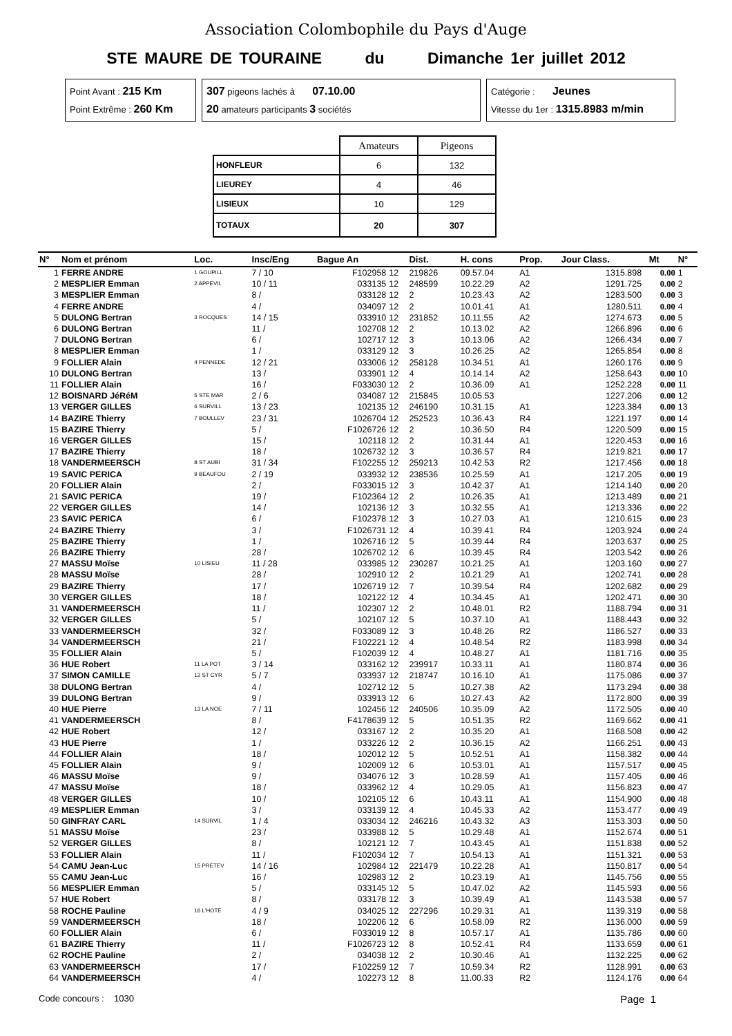Association Colombophile du Pays d'Auge
STE MAURE DE TOURAINE du Dimanche 1er juillet 2012
Point Avant : 215 Km
Point Extrême : 260 Km
307 pigeons lachés à 07.10.00
20 amateurs participants 3 sociétés
Catégorie : Jeunes
Vitesse du 1er : 1315.8983 m/min
| | Amateurs | Pigeons |
| HONFLEUR | 6 | 132 |
| LIEUREY | 4 | 46 |
| LISIEUX | 10 | 129 |
| TOTAUX | 20 | 307 |
| N° | Nom et prénom | Loc. | Insc/Eng | Bague An | | Dist. | H. cons | Prop. | Jour Class. | | Mt | N° |
| --- | --- | --- | --- | --- | --- | --- | --- | --- | --- | --- | --- | --- |
| 1 | FERRE ANDRE | 1 GOUPILL | 7 / 10 | F102958 | 12 | 219826 | 09.57.04 | A1 | 1315.898 | | 0.00 | 1 |
| 2 | MESPLIER Emman | 2 APPEVIL | 10 / 11 | 033135 | 12 | 248599 | 10.22.29 | A2 | 1291.725 | | 0.00 | 2 |
| 3 | MESPLIER Emman | | 8 / | 033128 | 12 | 2 | 10.23.43 | A2 | 1283.500 | | 0.00 | 3 |
| 4 | FERRE ANDRE | | 4 / | 034097 | 12 | 2 | 10.01.41 | A1 | 1280.511 | | 0.00 | 4 |
| 5 | DULONG Bertran | 3 ROCQUES | 14 / 15 | 033910 | 12 | 231852 | 10.11.55 | A2 | 1274.673 | | 0.00 | 5 |
| 6 | DULONG Bertran | | 11 / | 102708 | 12 | 2 | 10.13.02 | A2 | 1266.896 | | 0.00 | 6 |
| 7 | DULONG Bertran | | 6 / | 102717 | 12 | 3 | 10.13.06 | A2 | 1266.434 | | 0.00 | 7 |
| 8 | MESPLIER Emman | | 1 / | 033129 | 12 | 3 | 10.26.25 | A2 | 1265.854 | | 0.00 | 8 |
| 9 | FOLLIER Alain | 4 PENNEDE | 12 / 21 | 033006 | 12 | 258128 | 10.34.51 | A1 | 1260.176 | | 0.00 | 9 |
| 10 | DULONG Bertran | | 13 / | 033901 | 12 | 4 | 10.14.14 | A2 | 1258.643 | | 0.00 | 10 |
| 11 | FOLLIER Alain | | 16 / | F033030 | 12 | 2 | 10.36.09 | A1 | 1252.228 | | 0.00 | 11 |
| 12 | BOISNARD JéRéM | 5 STE MAR | 2 / 6 | 034087 | 12 | 215845 | 10.05.53 | | 1227.206 | | 0.00 | 12 |
| 13 | VERGER GILLES | 6 SURVILL | 13 / 23 | 102135 | 12 | 246190 | 10.31.15 | A1 | 1223.384 | | 0.00 | 13 |
| 14 | BAZIRE Thierry | 7 BOULLEV | 23 / 31 | 1026704 | 12 | 252523 | 10.36.43 | R4 | 1221.197 | | 0.00 | 14 |
| 15 | BAZIRE Thierry | | 5 / | F1026726 | 12 | 2 | 10.36.50 | R4 | 1220.509 | | 0.00 | 15 |
| 16 | VERGER GILLES | | 15 / | 102118 | 12 | 2 | 10.31.44 | A1 | 1220.453 | | 0.00 | 16 |
| 17 | BAZIRE Thierry | | 18 / | 1026732 | 12 | 3 | 10.36.57 | R4 | 1219.821 | | 0.00 | 17 |
| 18 | VANDERMEERSCH | 8 ST AUBI | 31 / 34 | F102255 | 12 | 259213 | 10.42.53 | R2 | 1217.456 | | 0.00 | 18 |
| 19 | SAVIC PERICA | 9 BEAUFOU | 2 / 19 | 033932 | 12 | 238536 | 10.25.59 | A1 | 1217.205 | | 0.00 | 19 |
| 20 | FOLLIER Alain | | 2 / | F033015 | 12 | 3 | 10.42.37 | A1 | 1214.140 | | 0.00 | 20 |
| 21 | SAVIC PERICA | | 19 / | F102364 | 12 | 2 | 10.26.35 | A1 | 1213.489 | | 0.00 | 21 |
| 22 | VERGER GILLES | | 14 / | 102136 | 12 | 3 | 10.32.55 | A1 | 1213.336 | | 0.00 | 22 |
| 23 | SAVIC PERICA | | 6 / | F102378 | 12 | 3 | 10.27.03 | A1 | 1210.615 | | 0.00 | 23 |
| 24 | BAZIRE Thierry | | 3 / | F1026731 | 12 | 4 | 10.39.41 | R4 | 1203.924 | | 0.00 | 24 |
| 25 | BAZIRE Thierry | | 1 / | 1026716 | 12 | 5 | 10.39.44 | R4 | 1203.637 | | 0.00 | 25 |
| 26 | BAZIRE Thierry | | 28 / | 1026702 | 12 | 6 | 10.39.45 | R4 | 1203.542 | | 0.00 | 26 |
| 27 | MASSU Moïse | 10 LISIEU | 11 / 28 | 033985 | 12 | 230287 | 10.21.25 | A1 | 1203.160 | | 0.00 | 27 |
| 28 | MASSU Moïse | | 28 / | 102910 | 12 | 2 | 10.21.29 | A1 | 1202.741 | | 0.00 | 28 |
| 29 | BAZIRE Thierry | | 17 / | 1026719 | 12 | 7 | 10.39.54 | R4 | 1202.682 | | 0.00 | 29 |
| 30 | VERGER GILLES | | 18 / | 102122 | 12 | 4 | 10.34.45 | A1 | 1202.471 | | 0.00 | 30 |
| 31 | VANDERMEERSCH | | 11 / | 102307 | 12 | 2 | 10.48.01 | R2 | 1188.794 | | 0.00 | 31 |
| 32 | VERGER GILLES | | 5 / | 102107 | 12 | 5 | 10.37.10 | A1 | 1188.443 | | 0.00 | 32 |
| 33 | VANDERMEERSCH | | 32 / | F033089 | 12 | 3 | 10.48.26 | R2 | 1186.527 | | 0.00 | 33 |
| 34 | VANDERMEERSCH | | 21 / | F102221 | 12 | 4 | 10.48.54 | R2 | 1183.998 | | 0.00 | 34 |
| 35 | FOLLIER Alain | | 5 / | F102039 | 12 | 4 | 10.48.27 | A1 | 1181.716 | | 0.00 | 35 |
| 36 | HUE Robert | 11 LA POT | 3 / 14 | 033162 | 12 | 239917 | 10.33.11 | A1 | 1180.874 | | 0.00 | 36 |
| 37 | SIMON CAMILLE | 12 ST CYR | 5 / 7 | 033937 | 12 | 218747 | 10.16.10 | A1 | 1175.086 | | 0.00 | 37 |
| 38 | DULONG Bertran | | 4 / | 102712 | 12 | 5 | 10.27.38 | A2 | 1173.294 | | 0.00 | 38 |
| 39 | DULONG Bertran | | 9 / | 033913 | 12 | 6 | 10.27.43 | A2 | 1172.800 | | 0.00 | 39 |
| 40 | HUE Pierre | 13 LA NOE | 7 / 11 | 102456 | 12 | 240506 | 10.35.09 | A2 | 1172.505 | | 0.00 | 40 |
| 41 | VANDERMEERSCH | | 8 / | F4178639 | 12 | 5 | 10.51.35 | R2 | 1169.662 | | 0.00 | 41 |
| 42 | HUE Robert | | 12 / | 033167 | 12 | 2 | 10.35.20 | A1 | 1168.508 | | 0.00 | 42 |
| 43 | HUE Pierre | | 1 / | 033226 | 12 | 2 | 10.36.15 | A2 | 1166.251 | | 0.00 | 43 |
| 44 | FOLLIER Alain | | 18 / | 102012 | 12 | 5 | 10.52.51 | A1 | 1158.382 | | 0.00 | 44 |
| 45 | FOLLIER Alain | | 9 / | 102009 | 12 | 6 | 10.53.01 | A1 | 1157.517 | | 0.00 | 45 |
| 46 | MASSU Moïse | | 9 / | 034076 | 12 | 3 | 10.28.59 | A1 | 1157.405 | | 0.00 | 46 |
| 47 | MASSU Moïse | | 18 / | 033962 | 12 | 4 | 10.29.05 | A1 | 1156.823 | | 0.00 | 47 |
| 48 | VERGER GILLES | | 10 / | 102105 | 12 | 6 | 10.43.11 | A1 | 1154.900 | | 0.00 | 48 |
| 49 | MESPLIER Emman | | 3 / | 033139 | 12 | 4 | 10.45.33 | A2 | 1153.477 | | 0.00 | 49 |
| 50 | GINFRAY CARL | 14 SURVIL | 1 / 4 | 033034 | 12 | 246216 | 10.43.32 | A3 | 1153.303 | | 0.00 | 50 |
| 51 | MASSU Moïse | | 23 / | 033988 | 12 | 5 | 10.29.48 | A1 | 1152.674 | | 0.00 | 51 |
| 52 | VERGER GILLES | | 8 / | 102121 | 12 | 7 | 10.43.45 | A1 | 1151.838 | | 0.00 | 52 |
| 53 | FOLLIER Alain | | 11 / | F102034 | 12 | 7 | 10.54.13 | A1 | 1151.321 | | 0.00 | 53 |
| 54 | CAMU Jean-Luc | 15 PRETEV | 14 / 16 | 102984 | 12 | 221479 | 10.22.28 | A1 | 1150.817 | | 0.00 | 54 |
| 55 | CAMU Jean-Luc | | 16 / | 102983 | 12 | 2 | 10.23.19 | A1 | 1145.756 | | 0.00 | 55 |
| 56 | MESPLIER Emman | | 5 / | 033145 | 12 | 5 | 10.47.02 | A2 | 1145.593 | | 0.00 | 56 |
| 57 | HUE Robert | | 8 / | 033178 | 12 | 3 | 10.39.49 | A1 | 1143.538 | | 0.00 | 57 |
| 58 | ROCHE Pauline | 16 L'HOTE | 4 / 9 | 034025 | 12 | 227296 | 10.29.31 | A1 | 1139.319 | | 0.00 | 58 |
| 59 | VANDERMEERSCH | | 18 / | 102206 | 12 | 6 | 10.58.09 | R2 | 1136.000 | | 0.00 | 59 |
| 60 | FOLLIER Alain | | 6 / | F033019 | 12 | 8 | 10.57.17 | A1 | 1135.786 | | 0.00 | 60 |
| 61 | BAZIRE Thierry | | 11 / | F1026723 | 12 | 8 | 10.52.41 | R4 | 1133.659 | | 0.00 | 61 |
| 62 | ROCHE Pauline | | 2 / | 034038 | 12 | 2 | 10.30.46 | A1 | 1132.225 | | 0.00 | 62 |
| 63 | VANDERMEERSCH | | 17 / | F102259 | 12 | 7 | 10.59.34 | R2 | 1128.991 | | 0.00 | 63 |
| 64 | VANDERMEERSCH | | 4 / | 102273 | 12 | 8 | 11.00.33 | R2 | 1124.176 | | 0.00 | 64 |
Code concours : 1030 Page 1